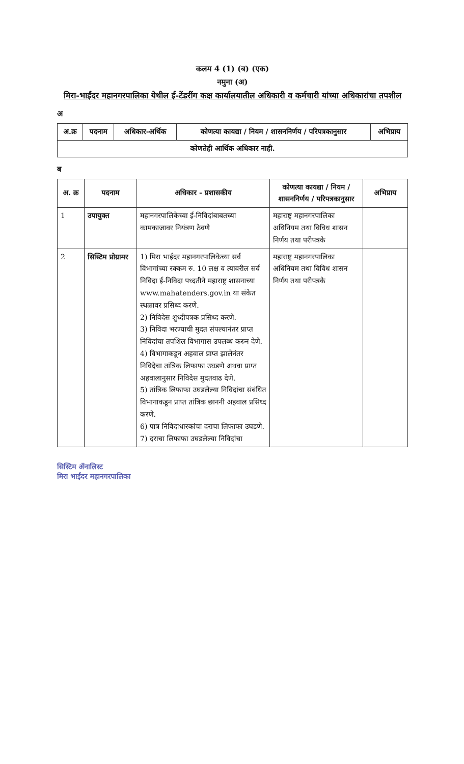कलम 4 (1) (ब) (एक)
नमुना (अ)
मिरा-भाईंदर महानगरपालिका येथील ई-टेंडरींग कक्ष कार्यालयातील अधिकारी व कर्मचारी यांच्या अधिकारांचा तपशील
अ
| अ.क्र | पदनाम | अधिकार-अर्थिक | कोणत्या कायद्या / नियम / शासननिर्णय / परिपत्रकानुसार | अभिप्राय |
| --- | --- | --- | --- | --- |
| कोणतेही आर्थिक अधिकार नाही. | | | | |
ब
| अ. क्र | पदनाम | अधिकार - प्रशासकीय | कोणत्या कायद्या / नियम / शासननिर्णय / परिपत्रकानुसार | अभिप्राय |
| --- | --- | --- | --- | --- |
| 1 | उपायुक्त | महानगरपालिकेच्या ई-निविदांबाबतच्या कामकाजावर नियंत्रण ठेवणे | महाराष्ट्र महानगरपालिका अधिनियम तथा विविध शासन निर्णय तथा परीपत्रके | |
| 2 | सिस्टिम प्रोग्रामर | 1) मिरा भाईंदर महानगरपालिकेच्या सर्व विभागांच्या रक्कम रु. 10 लक्ष व त्यावरील सर्व निविदा ई-निविदा पध्दतीने महाराष्ट्र शासनाच्या www.mahatenders.gov.in या संकेत स्थळावर प्रसिध्द करणे. 2) निविदेस शुध्दीपत्रक प्रसिध्द करणे. 3) निविदा भरण्याची मुदत संपल्यानंतर प्राप्त निविदांचा तपशिल विभागास उपलब्ध करुन देणे. 4) विभागाकडून अहवाल प्राप्त झालेनंतर निविदेचा तांत्रिक लिफाफा उघडणे अथवा प्राप्त अहवालानुसार निविदेस मुदतवाढ देणे. 5) तांत्रिक लिफाफा उघडलेल्या निविदांचा संबंधित विभागाकडून प्राप्त तांत्रिक छाननी अहवाल प्रसिध्द करणे. 6) पात्र निविदाधारकांचा दराचा लिफाफा उघडणे. 7) दराचा लिफाफा उघडलेल्या निविदांचा | महाराष्ट्र महानगरपालिका अधिनियम तथा विविध शासन निर्णय तथा परीपत्रके | |
सिस्टिम ॲनालिस्ट
मिरा भाईंदर महानगरपालिका